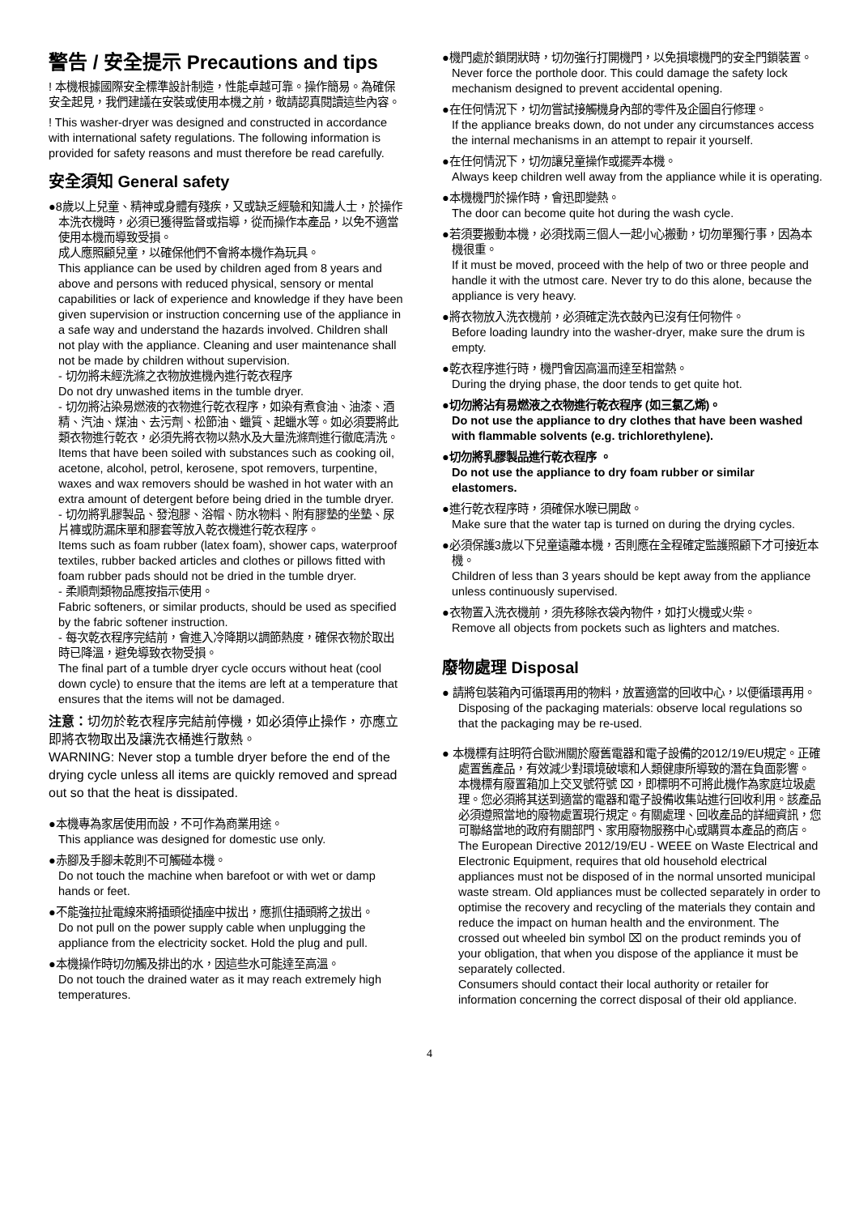警告 / 安全提示 Precautions and tips
! 本機根據國際安全標準設計制造，性能卓越可靠。操作簡易。為確保安全起見，我們建議在安裝或使用本機之前，敬請認真閱讀這些內容。
! This washer-dryer was designed and constructed in accordance with international safety regulations. The following information is provided for safety reasons and must therefore be read carefully.
安全須知 General safety
●8歲以上兒童、精神或身體有殘疾，又或缺乏經驗和知識人士，於操作本洗衣機時，必須已獲得監督或指導，從而操作本產品，以免不適當使用本機而導致受損。
成人應照顧兒童，以確保他們不會將本機作為玩具。
This appliance can be used by children aged from 8 years and above and persons with reduced physical, sensory or mental capabilities or lack of experience and knowledge if they have been given supervision or instruction concerning use of the appliance in a safe way and understand the hazards involved. Children shall not play with the appliance. Cleaning and user maintenance shall not be made by children without supervision.
- 切勿將未經洗滌之衣物放進機內進行乾衣程序
Do not dry unwashed items in the tumble dryer.
- 切勿將沾染易燃液的衣物進行乾衣程序，如染有煮食油、油漆、酒精、汽油、煤油、去污劑、松節油、蠟質、起蠟水等。如必須要將此類衣物進行乾衣，必須先將衣物以熱水及大量洗滌劑進行徹底清洗。
Items that have been soiled with substances such as cooking oil, acetone, alcohol, petrol, kerosene, spot removers, turpentine, waxes and wax removers should be washed in hot water with an extra amount of detergent before being dried in the tumble dryer.
- 切勿將乳膠製品、發泡膠、浴帽、防水物料、附有膠墊的坐墊、尿片褲或防漏床單和膠套等放入乾衣機進行乾衣程序。
Items such as foam rubber (latex foam), shower caps, waterproof textiles, rubber backed articles and clothes or pillows fitted with foam rubber pads should not be dried in the tumble dryer.
- 柔順劑類物品應按指示使用。
Fabric softeners, or similar products, should be used as specified by the fabric softener instruction.
- 每次乾衣程序完結前，會進入冷降期以調節熱度，確保衣物於取出時已降溫，避免導致衣物受損。
The final part of a tumble dryer cycle occurs without heat (cool down cycle) to ensure that the items are left at a temperature that ensures that the items will not be damaged.
注意：切勿於乾衣程序完結前停機，如必須停止操作，亦應立即將衣物取出及讓洗衣桶進行散熱。
WARNING: Never stop a tumble dryer before the end of the drying cycle unless all items are quickly removed and spread out so that the heat is dissipated.
●本機專為家居使用而設，不可作為商業用途。
This appliance was designed for domestic use only.
●赤腳及手腳未乾則不可觸碰本機。
Do not touch the machine when barefoot or with wet or damp hands or feet.
●不能強拉扯電線來將插頭從插座中拔出，應抓住插頭將之拔出。
Do not pull on the power supply cable when unplugging the appliance from the electricity socket. Hold the plug and pull.
●本機操作時切勿觸及排出的水，因這些水可能達至高溫。
Do not touch the drained water as it may reach extremely high temperatures.
●機門處於鎖閉狀時，切勿強行打開機門，以免損壞機門的安全門鎖裝置。
Never force the porthole door. This could damage the safety lock mechanism designed to prevent accidental opening.
●在任何情況下，切勿嘗試接觸機身內部的零件及企圖自行修理。
If the appliance breaks down, do not under any circumstances access the internal mechanisms in an attempt to repair it yourself.
●在任何情況下，切勿讓兒童操作或擺弄本機。
Always keep children well away from the appliance while it is operating.
●本機機門於操作時，會迅即變熱。
The door can become quite hot during the wash cycle.
●若須要搬動本機，必須找兩三個人一起小心搬動，切勿單獨行事，因為本機很重。
If it must be moved, proceed with the help of two or three people and handle it with the utmost care. Never try to do this alone, because the appliance is very heavy.
●將衣物放入洗衣機前，必須確定洗衣鼓內已沒有任何物件。
Before loading laundry into the washer-dryer, make sure the drum is empty.
●乾衣程序進行時，機門會因高溫而達至相當熱。
During the drying phase, the door tends to get quite hot.
●切勿將沾有易燃液之衣物進行乾衣程序 (如三氯乙烯)。
Do not use the appliance to dry clothes that have been washed with flammable solvents (e.g. trichlorethylene).
●切勿將乳膠製品進行乾衣程序 。
Do not use the appliance to dry foam rubber or similar elastomers.
●進行乾衣程序時，須確保水喉已開啟。
Make sure that the water tap is turned on during the drying cycles.
●必須保護3歲以下兒童遠離本機，否則應在全程確定監護照顧下才可接近本機。
Children of less than 3 years should be kept away from the appliance unless continuously supervised.
●衣物置入洗衣機前，須先移除衣袋內物件，如打火機或火柴。
Remove all objects from pockets such as lighters and matches.
廢物處理 Disposal
● 請將包裝箱內可循環再用的物料，放置適當的回收中心，以便循環再用。
Disposing of the packaging materials: observe local regulations so that the packaging may be re-used.
● 本機標有註明符合歐洲關於廢舊電器和電子設備的2012/19/EU規定。正確處置舊產品，有效減少對環境破壞和人類健康所導致的潛在負面影響。
本機標有廢置箱加上交叉號符號 ⌧，即標明不可將此機作為家庭垃圾處理。您必須將其送到適當的電器和電子設備收集站進行回收利用。該產品必須遵照當地的廢物處置現行規定。有關處理、回收產品的詳細資訊，您可聯絡當地的政府有關部門、家用廢物服務中心或購買本產品的商店。
The European Directive 2012/19/EU - WEEE on Waste Electrical and Electronic Equipment, requires that old household electrical appliances must not be disposed of in the normal unsorted municipal waste stream. Old appliances must be collected separately in order to optimise the recovery and recycling of the materials they contain and reduce the impact on human health and the environment. The crossed out wheeled bin symbol ⌧ on the product reminds you of your obligation, that when you dispose of the appliance it must be separately collected.
Consumers should contact their local authority or retailer for information concerning the correct disposal of their old appliance.
4